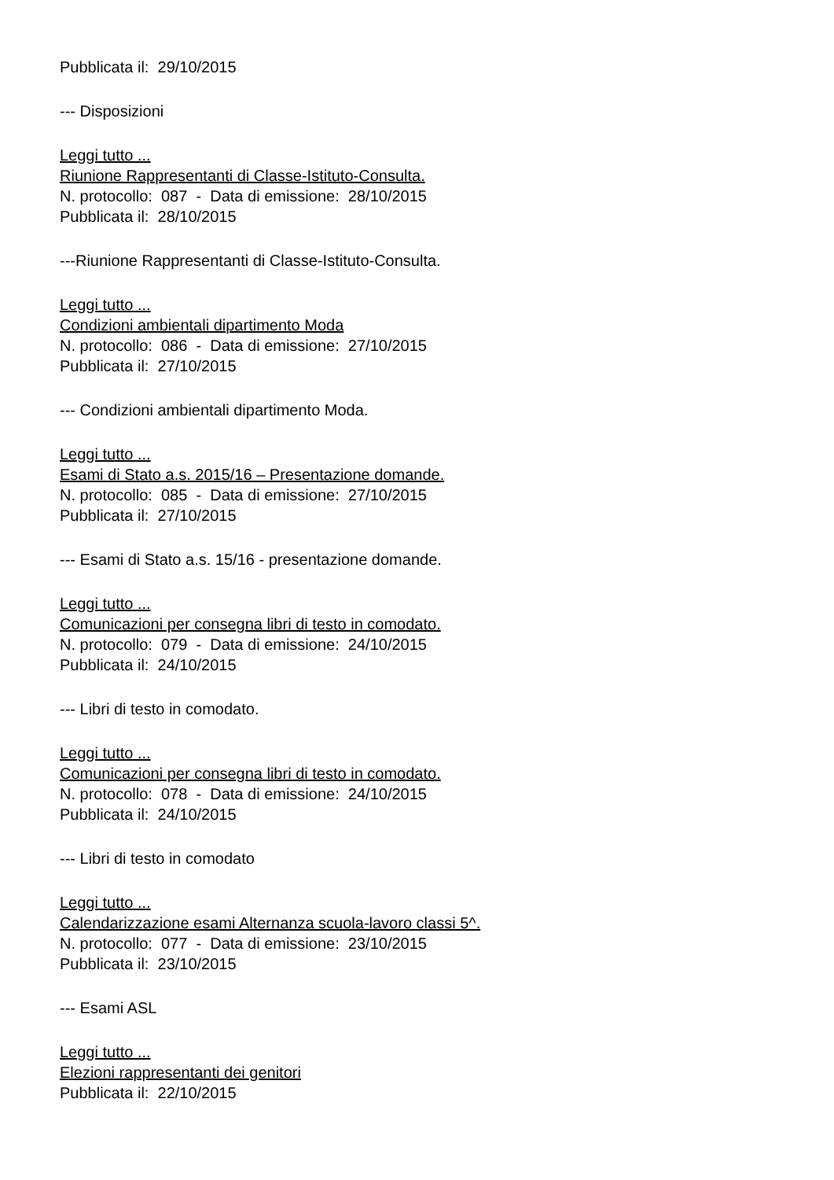Pubblicata il: 29/10/2015
--- Disposizioni
Leggi tutto ...
Riunione Rappresentanti di Classe-Istituto-Consulta.
N. protocollo: 087 - Data di emissione: 28/10/2015
Pubblicata il: 28/10/2015
---Riunione Rappresentanti di Classe-Istituto-Consulta.
Leggi tutto ...
Condizioni ambientali dipartimento Moda
N. protocollo: 086 - Data di emissione: 27/10/2015
Pubblicata il: 27/10/2015
--- Condizioni ambientali dipartimento Moda.
Leggi tutto ...
Esami di Stato a.s. 2015/16 – Presentazione domande.
N. protocollo: 085 - Data di emissione: 27/10/2015
Pubblicata il: 27/10/2015
--- Esami di Stato a.s. 15/16 - presentazione domande.
Leggi tutto ...
Comunicazioni per consegna libri di testo in comodato.
N. protocollo: 079 - Data di emissione: 24/10/2015
Pubblicata il: 24/10/2015
--- Libri di testo in comodato.
Leggi tutto ...
Comunicazioni per consegna libri di testo in comodato.
N. protocollo: 078 - Data di emissione: 24/10/2015
Pubblicata il: 24/10/2015
--- Libri di testo in comodato
Leggi tutto ...
Calendarizzazione esami Alternanza scuola-lavoro classi 5^.
N. protocollo: 077 - Data di emissione: 23/10/2015
Pubblicata il: 23/10/2015
--- Esami ASL
Leggi tutto ...
Elezioni rappresentanti dei genitori
Pubblicata il: 22/10/2015